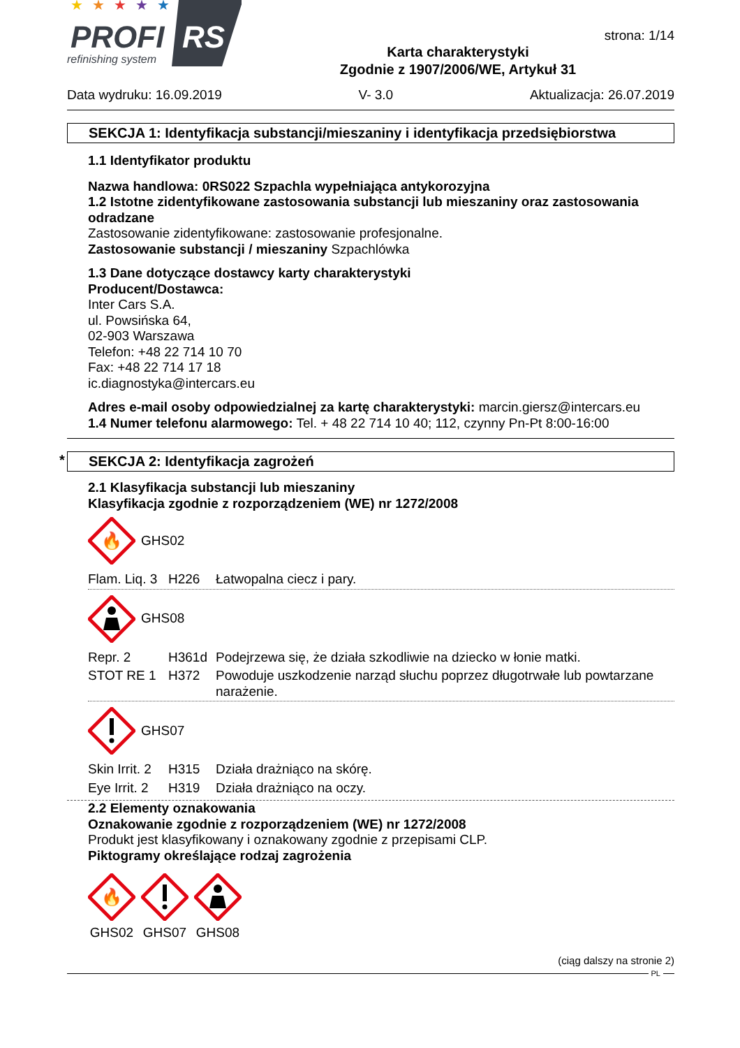★
★
★
★
★
PROFI
RS
refinishing system
Karta charakterystyki
Zgodnie z 1907/2006/WE, Artykuł 31
strona: 1/14
Data wydruku: 16.09.2019 V- 3.0 Aktualizacja: 26.07.2019
SEKCJA 1: Identyfikacja substancji/mieszaniny i identyfikacja przedsiębiorstwa
1.1 Identyfikator produktu
Nazwa handlowa: 0RS022 Szpachla wypełniająca antykorozyjna
1.2 Istotne zidentyfikowane zastosowania substancji lub mieszaniny oraz zastosowania odradzane
Zastosowanie zidentyfikowane: zastosowanie profesjonalne.
Zastosowanie substancji / mieszaniny Szpachlówka
1.3 Dane dotyczące dostawcy karty charakterystyki
Producent/Dostawca:
Inter Cars S.A.
ul. Powsińska 64,
02-903 Warszawa
Telefon: +48 22 714 10 70
Fax: +48 22 714 17 18
ic.diagnostyka@intercars.eu
Adres e-mail osoby odpowiedzialnej za kartę charakterystyki: marcin.giersz@intercars.eu
1.4 Numer telefonu alarmowego: Tel. + 48 22 714 10 40; 112, czynny Pn-Pt 8:00-16:00
* SEKCJA 2: Identyfikacja zagrożeń
2.1 Klasyfikacja substancji lub mieszaniny
Klasyfikacja zgodnie z rozporządzeniem (WE) nr 1272/2008
🔥
GHS02
| Flam. Liq. 3 | H226 | Łatwopalna ciecz i pary. |
GHS08
| Repr. 2 | H361d | Podejrzewa się, że działa szkodliwie na dziecko w łonie matki. |
| STOT RE 1 | H372 | Powoduje uszkodzenie narząd słuchu poprzez długotrwałe lub powtarzane narażenie. |
GHS07
| Skin Irrit. 2 | H315 | Działa drażniąco na skórę. |
| Eye Irrit. 2 | H319 | Działa drażniąco na oczy. |
2.2 Elementy oznakowania
Oznakowanie zgodnie z rozporządzeniem (WE) nr 1272/2008
Produkt jest klasyfikowany i oznakowany zgodnie z przepisami CLP.
Piktogramy określające rodzaj zagrożenia
🔥
GHS02
GHS07
GHS08
(ciąg dalszy na stronie 2)
PL